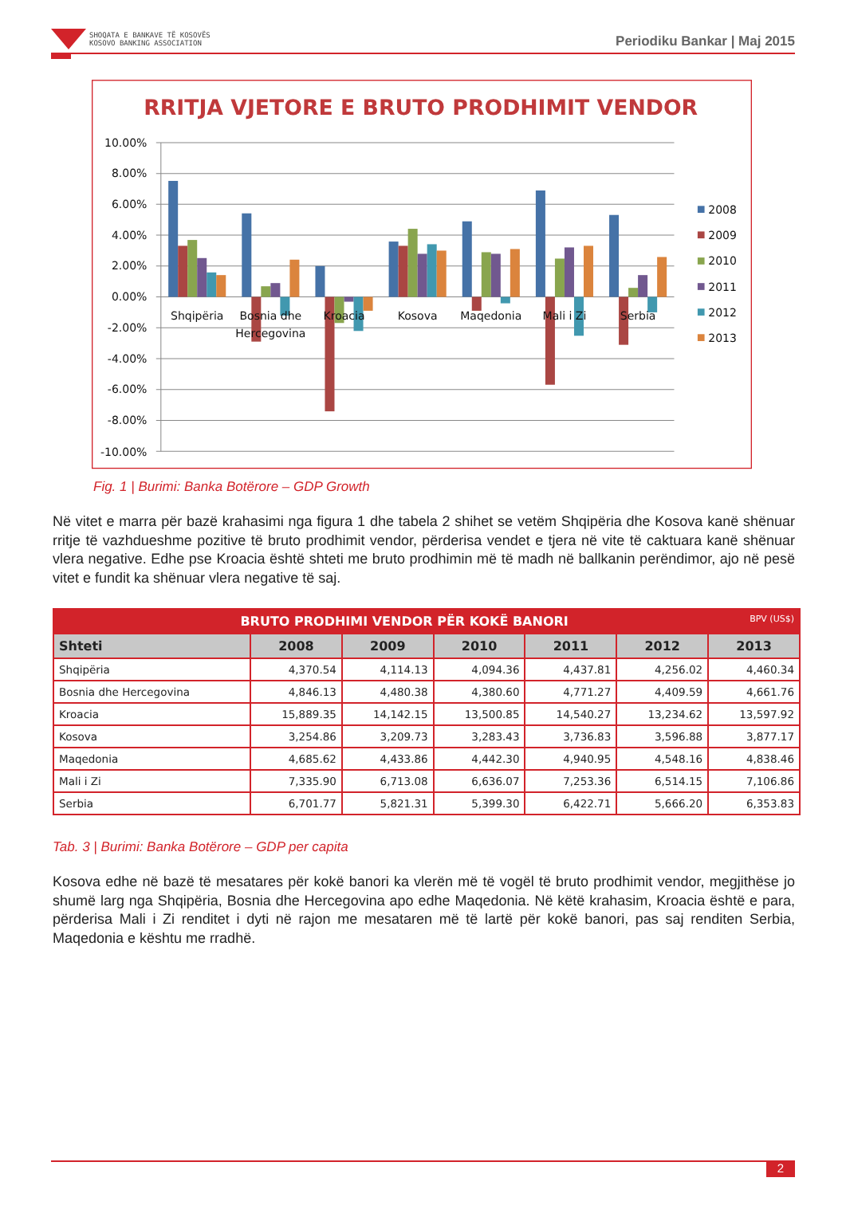SHOQATA E BANKAVE TË KOSOVËS
KOSOVO BANKING ASSOCIATION
Periodiku Bankar | Maj 2015
RRITJA VJETORE E BRUTO PRODHIMIT VENDOR
10.00%
8.00%
6.00%
4.00%
2.00%
0.00%
-2.00%
-4.00%
-6.00%
-8.00%
-10.00%
Shqipëria
Bosnia dhe
Hercegovina
Kroacia
Kosova
Maqedonia
Mali i Zi
Serbia
2008
2009
2010
2011
2012
2013
Fig. 1 | Burimi: Banka Botërore – GDP Growth
Në vitet e marra për bazë krahasimi nga figura 1 dhe tabela 2 shihet se vetëm Shqipëria dhe Kosova kanë shënuar rritje të vazhdueshme pozitive të bruto prodhimit vendor, përderisa vendet e tjera në vite të caktuara kanë shënuar vlera negative. Edhe pse Kroacia është shteti me bruto prodhimin më të madh në ballkanin perëndimor, ajo në pesë vitet e fundit ka shënuar vlera negative të saj.
| BRUTO PRODHIMI VENDOR PËR KOKË BANORI BPV (US$) | | | | | | |
| --- | --- | --- | --- | --- | --- | --- |
| Shteti | 2008 | 2009 | 2010 | 2011 | 2012 | 2013 |
| Shqipëria | 4,370.54 | 4,114.13 | 4,094.36 | 4,437.81 | 4,256.02 | 4,460.34 |
| Bosnia dhe Hercegovina | 4,846.13 | 4,480.38 | 4,380.60 | 4,771.27 | 4,409.59 | 4,661.76 |
| Kroacia | 15,889.35 | 14,142.15 | 13,500.85 | 14,540.27 | 13,234.62 | 13,597.92 |
| Kosova | 3,254.86 | 3,209.73 | 3,283.43 | 3,736.83 | 3,596.88 | 3,877.17 |
| Maqedonia | 4,685.62 | 4,433.86 | 4,442.30 | 4,940.95 | 4,548.16 | 4,838.46 |
| Mali i Zi | 7,335.90 | 6,713.08 | 6,636.07 | 7,253.36 | 6,514.15 | 7,106.86 |
| Serbia | 6,701.77 | 5,821.31 | 5,399.30 | 6,422.71 | 5,666.20 | 6,353.83 |
Tab. 3 | Burimi: Banka Botërore – GDP per capita
Kosova edhe në bazë të mesatares për kokë banori ka vlerën më të vogël të bruto prodhimit vendor, megjithëse jo shumë larg nga Shqipëria, Bosnia dhe Hercegovina apo edhe Maqedonia. Në këtë krahasim, Kroacia është e para, përderisa Mali i Zi renditet i dyti në rajon me mesataren më të lartë për kokë banori, pas saj renditen Serbia, Maqedonia e kështu me rradhë.
2